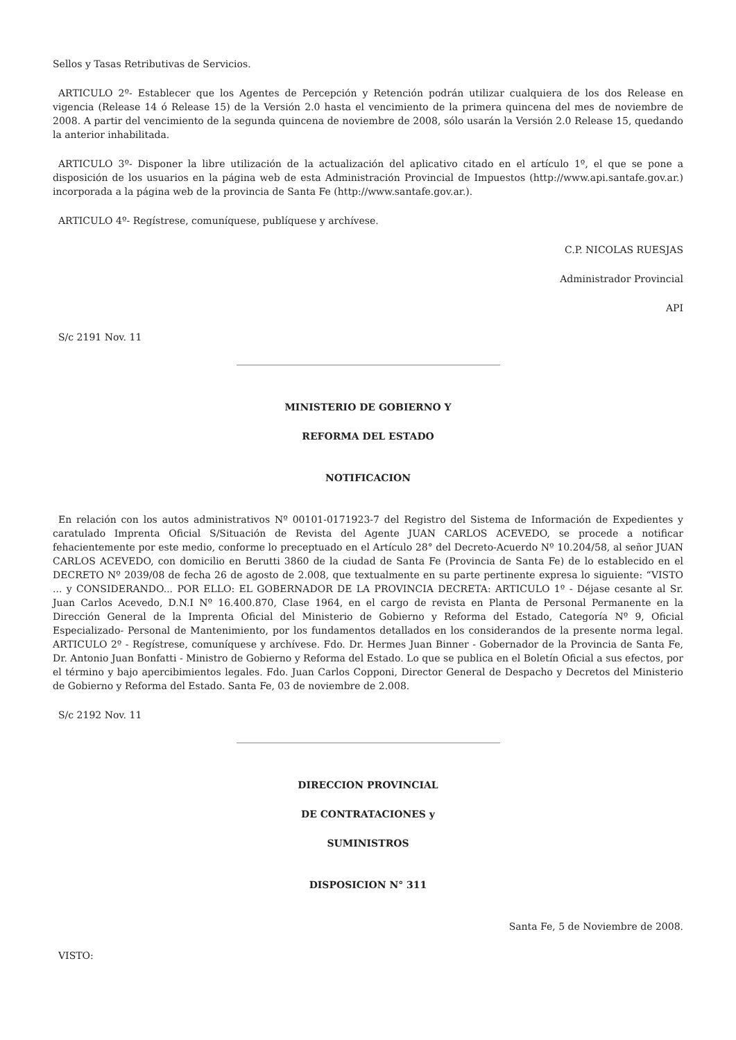Sellos y Tasas Retributivas de Servicios.
ARTICULO 2º- Establecer que los Agentes de Percepción y Retención podrán utilizar cualquiera de los dos Release en vigencia (Release 14 ó Release 15) de la Versión 2.0 hasta el vencimiento de la primera quincena del mes de noviembre de 2008. A partir del vencimiento de la segunda quincena de noviembre de 2008, sólo usarán la Versión 2.0 Release 15, quedando la anterior inhabilitada.
ARTICULO 3º- Disponer la libre utilización de la actualización del aplicativo citado en el artículo 1º, el que se pone a disposición de los usuarios en la página web de esta Administración Provincial de Impuestos (http://www.api.santafe.gov.ar.) incorporada a la página web de la provincia de Santa Fe (http://www.santafe.gov.ar.).
ARTICULO 4º- Regístrese, comuníquese, publíquese y archívese.
C.P. NICOLAS RUESJAS
Administrador Provincial
API
S/c 2191 Nov. 11
MINISTERIO DE GOBIERNO Y
REFORMA DEL ESTADO
NOTIFICACION
En relación con los autos administrativos Nº 00101-0171923-7 del Registro del Sistema de Información de Expedientes y caratulado Imprenta Oficial S/Situación de Revista del Agente JUAN CARLOS ACEVEDO, se procede a notificar fehacientemente por este medio, conforme lo preceptuado en el Artículo 28° del Decreto-Acuerdo Nº 10.204/58, al señor JUAN CARLOS ACEVEDO, con domicilio en Berutti 3860 de la ciudad de Santa Fe (Provincia de Santa Fe) de lo establecido en el DECRETO Nº 2039/08 de fecha 26 de agosto de 2.008, que textualmente en su parte pertinente expresa lo siguiente: “VISTO ... y CONSIDERANDO... POR ELLO: EL GOBERNADOR DE LA PROVINCIA DECRETA: ARTICULO 1º - Déjase cesante al Sr. Juan Carlos Acevedo, D.N.I Nº 16.400.870, Clase 1964, en el cargo de revista en Planta de Personal Permanente en la Dirección General de la Imprenta Oficial del Ministerio de Gobierno y Reforma del Estado, Categoría Nº 9, Oficial Especializado- Personal de Mantenimiento, por los fundamentos detallados en los considerandos de la presente norma legal. ARTICULO 2º - Regístrese, comuníquese y archívese. Fdo. Dr. Hermes Juan Binner - Gobernador de la Provincia de Santa Fe, Dr. Antonio Juan Bonfatti - Ministro de Gobierno y Reforma del Estado. Lo que se publica en el Boletín Oficial a sus efectos, por el término y bajo apercibimientos legales. Fdo. Juan Carlos Copponi, Director General de Despacho y Decretos del Ministerio de Gobierno y Reforma del Estado. Santa Fe, 03 de noviembre de 2.008.
S/c 2192 Nov. 11
DIRECCION PROVINCIAL
DE CONTRATACIONES y
SUMINISTROS
DISPOSICION N° 311
Santa Fe, 5 de Noviembre de 2008.
VISTO: